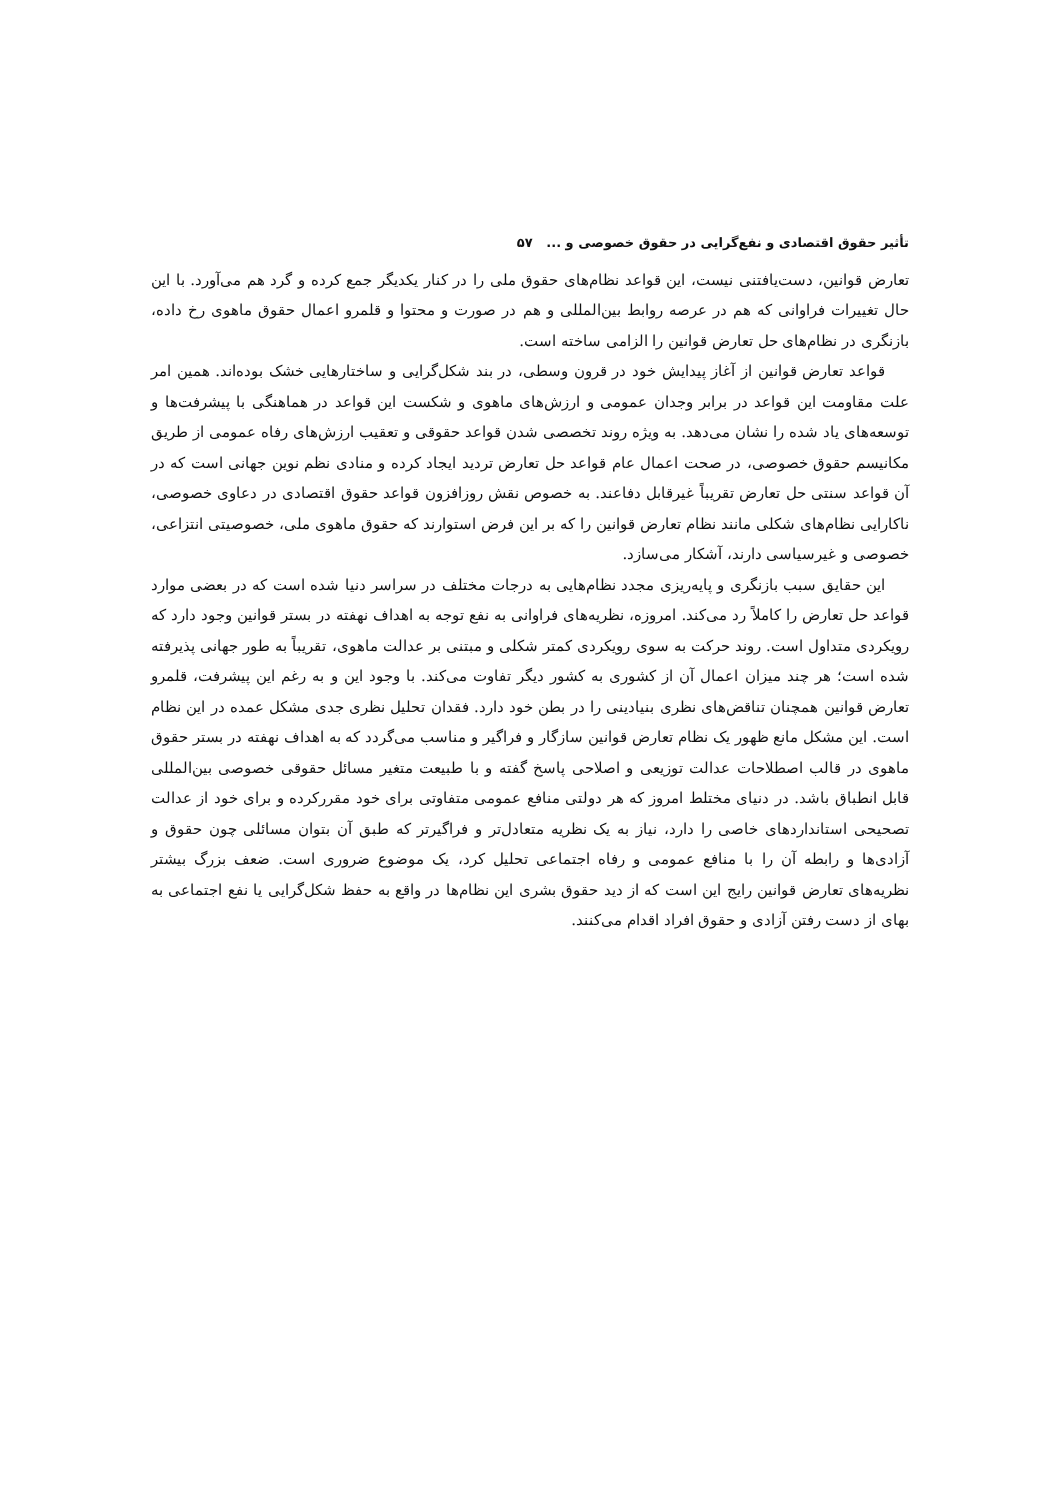تأثیر حقوق اقتصادی و نفع‌گرایی در حقوق خصوصی و ... ۵۷
تعارض قوانین، دست‌یافتنی نیست، این قواعد نظام‌های حقوق ملی را در کنار یکدیگر جمع کرده و گرد هم می‌آورد. با این حال تغییرات فراوانی که هم در عرصه روابط بین‌المللی و هم در صورت و محتوا و قلمرو اعمال حقوق ماهوی رخ داده، بازنگری در نظام‌های حل تعارض قوانین را الزامی ساخته است.
قواعد تعارض قوانین از آغاز پیدایش خود در قرون وسطی، در بند شکل‌گرایی و ساختارهایی خشک بوده‌اند. همین امر علت مقاومت این قواعد در برابر وجدان عمومی و ارزش‌های ماهوی و شکست این قواعد در هماهنگی با پیشرفت‌ها و توسعه‌های یاد شده را نشان می‌دهد. به ویژه روند تخصصی شدن قواعد حقوقی و تعقیب ارزش‌های رفاه عمومی از طریق مکانیسم حقوق خصوصی، در صحت اعمال عام قواعد حل تعارض تردید ایجاد کرده و منادی نظم نوین جهانی است که در آن قواعد سنتی حل تعارض تقریباً غیرقابل دفاعند. به خصوص نقش روزافزون قواعد حقوق اقتصادی در دعاوی خصوصی، ناکارایی نظام‌های شکلی مانند نظام تعارض قوانین را که بر این فرض استوارند که حقوق ماهوی ملی، خصوصیتی انتزاعی، خصوصی و غیرسیاسی دارند، آشکار می‌سازد.
این حقایق سبب بازنگری و پایه‌ریزی مجدد نظام‌هایی به درجات مختلف در سراسر دنیا شده است که در بعضی موارد قواعد حل تعارض را کاملاً رد می‌کند. امروزه، نظریه‌های فراوانی به نفع توجه به اهداف نهفته در بستر قوانین وجود دارد که رویکردی متداول است. روند حرکت به سوی رویکردی کمتر شکلی و مبتنی بر عدالت ماهوی، تقریباً به طور جهانی پذیرفته شده است؛ هر چند میزان اعمال آن از کشوری به کشور دیگر تفاوت می‌کند. با وجود این و به رغم این پیشرفت، قلمرو تعارض قوانین همچنان تناقض‌های نظری بنیادینی را در بطن خود دارد. فقدان تحلیل نظری جدی مشکل عمده در این نظام است. این مشکل مانع ظهور یک نظام تعارض قوانین سازگار و فراگیر و مناسب می‌گردد که به اهداف نهفته در بستر حقوق ماهوی در قالب اصطلاحات عدالت توزیعی و اصلاحی پاسخ گفته و با طبیعت متغیر مسائل حقوقی خصوصی بین‌المللی قابل انطباق باشد. در دنیای مختلط امروز که هر دولتی منافع عمومی متفاوتی برای خود مقررکرده و برای خود از عدالت تصحیحی استانداردهای خاصی را دارد، نیاز به یک نظریه متعادل‌تر و فراگیرتر که طبق آن بتوان مسائلی چون حقوق و آزادی‌ها و رابطه آن را با منافع عمومی و رفاه اجتماعی تحلیل کرد، یک موضوع ضروری است. ضعف بزرگ بیشتر نظریه‌های تعارض قوانین رایج این است که از دید حقوق بشری این نظام‌ها در واقع به حفظ شکل‌گرایی یا نفع اجتماعی به بهای از دست رفتن آزادی و حقوق افراد اقدام می‌کنند.